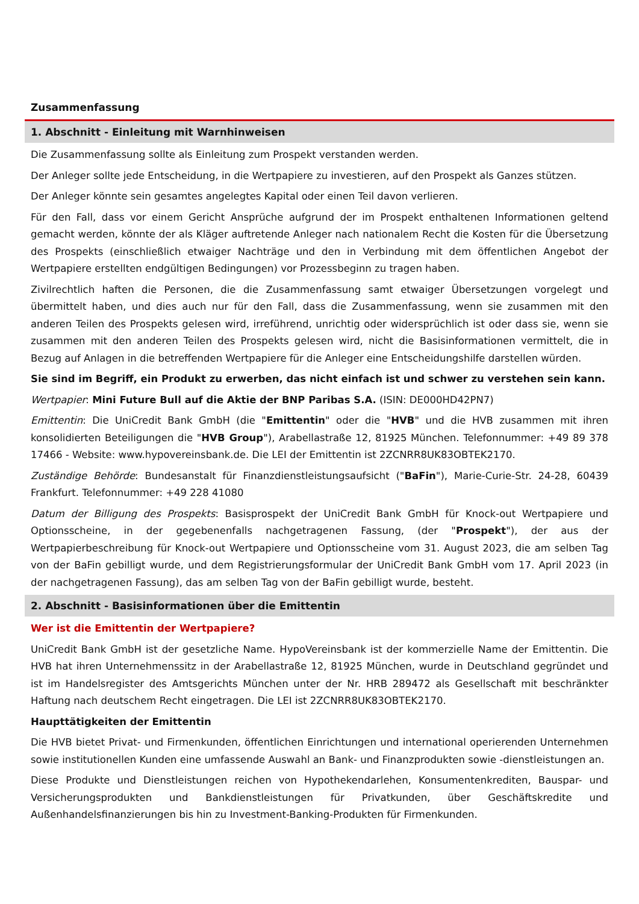Zusammenfassung
1. Abschnitt - Einleitung mit Warnhinweisen
Die Zusammenfassung sollte als Einleitung zum Prospekt verstanden werden.
Der Anleger sollte jede Entscheidung, in die Wertpapiere zu investieren, auf den Prospekt als Ganzes stützen.
Der Anleger könnte sein gesamtes angelegtes Kapital oder einen Teil davon verlieren.
Für den Fall, dass vor einem Gericht Ansprüche aufgrund der im Prospekt enthaltenen Informationen geltend gemacht werden, könnte der als Kläger auftretende Anleger nach nationalem Recht die Kosten für die Übersetzung des Prospekts (einschließlich etwaiger Nachträge und den in Verbindung mit dem öffentlichen Angebot der Wertpapiere erstellten endgültigen Bedingungen) vor Prozessbeginn zu tragen haben.
Zivilrechtlich haften die Personen, die die Zusammenfassung samt etwaiger Übersetzungen vorgelegt und übermittelt haben, und dies auch nur für den Fall, dass die Zusammenfassung, wenn sie zusammen mit den anderen Teilen des Prospekts gelesen wird, irreführend, unrichtig oder widersprüchlich ist oder dass sie, wenn sie zusammen mit den anderen Teilen des Prospekts gelesen wird, nicht die Basisinformationen vermittelt, die in Bezug auf Anlagen in die betreffenden Wertpapiere für die Anleger eine Entscheidungshilfe darstellen würden.
Sie sind im Begriff, ein Produkt zu erwerben, das nicht einfach ist und schwer zu verstehen sein kann.
Wertpapier: Mini Future Bull auf die Aktie der BNP Paribas S.A. (ISIN: DE000HD42PN7)
Emittentin: Die UniCredit Bank GmbH (die "Emittentin" oder die "HVB" und die HVB zusammen mit ihren konsolidierten Beteiligungen die "HVB Group"), Arabellastraße 12, 81925 München. Telefonnummer: +49 89 378 17466 - Website: www.hypovereinsbank.de. Die LEI der Emittentin ist 2ZCNRR8UK83OBTEK2170.
Zuständige Behörde: Bundesanstalt für Finanzdienstleistungsaufsicht ("BaFin"), Marie-Curie-Str. 24-28, 60439 Frankfurt. Telefonnummer: +49 228 41080
Datum der Billigung des Prospekts: Basisprospekt der UniCredit Bank GmbH für Knock-out Wertpapiere und Optionsscheine, in der gegebenenfalls nachgetragenen Fassung, (der "Prospekt"), der aus der Wertpapierbeschreibung für Knock-out Wertpapiere und Optionsscheine vom 31. August 2023, die am selben Tag von der BaFin gebilligt wurde, und dem Registrierungsformular der UniCredit Bank GmbH vom 17. April 2023 (in der nachgetragenen Fassung), das am selben Tag von der BaFin gebilligt wurde, besteht.
2. Abschnitt - Basisinformationen über die Emittentin
Wer ist die Emittentin der Wertpapiere?
UniCredit Bank GmbH ist der gesetzliche Name. HypoVereinsbank ist der kommerzielle Name der Emittentin. Die HVB hat ihren Unternehmenssitz in der Arabellastraße 12, 81925 München, wurde in Deutschland gegründet und ist im Handelsregister des Amtsgerichts München unter der Nr. HRB 289472 als Gesellschaft mit beschränkter Haftung nach deutschem Recht eingetragen. Die LEI ist 2ZCNRR8UK83OBTEK2170.
Haupttätigkeiten der Emittentin
Die HVB bietet Privat- und Firmenkunden, öffentlichen Einrichtungen und international operierenden Unternehmen sowie institutionellen Kunden eine umfassende Auswahl an Bank- und Finanzprodukten sowie -dienstleistungen an.
Diese Produkte und Dienstleistungen reichen von Hypothekendarlehen, Konsumentenkrediten, Bauspar- und Versicherungsprodukten und Bankdienstleistungen für Privatkunden, über Geschäftskredite und Außenhandelsfinanzierungen bis hin zu Investment-Banking-Produkten für Firmenkunden.